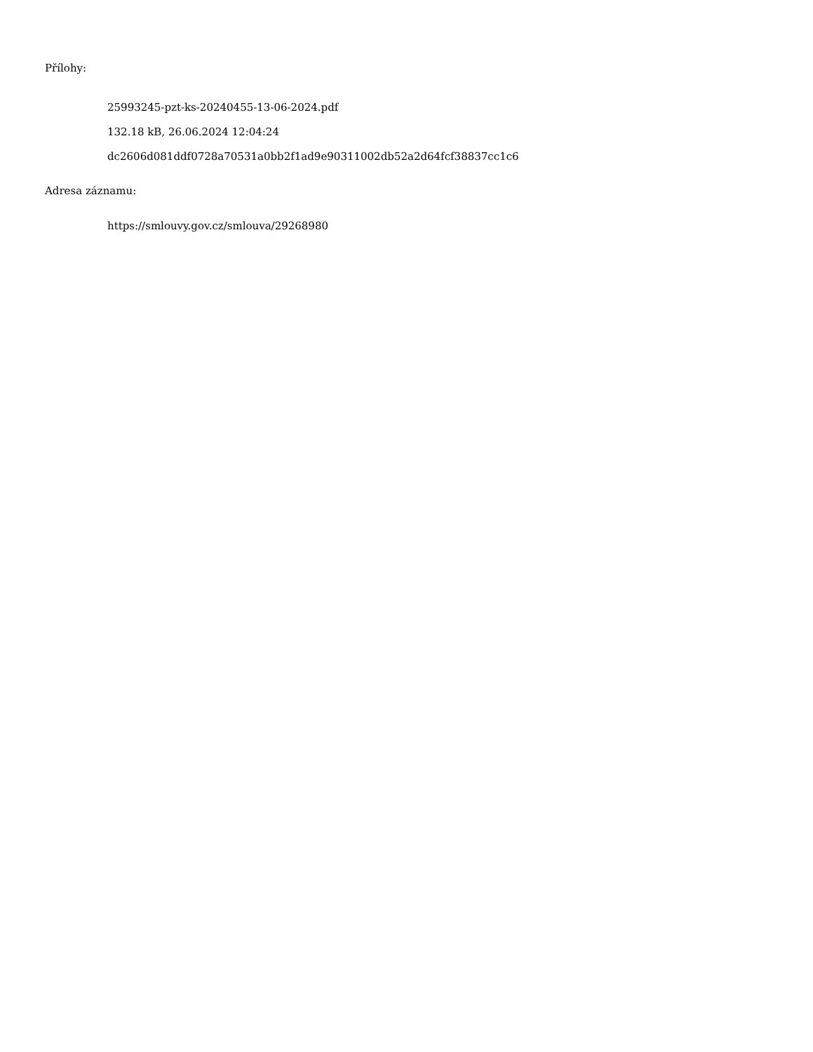Přílohy:
25993245-pzt-ks-20240455-13-06-2024.pdf
132.18 kB, 26.06.2024 12:04:24
dc2606d081ddf0728a70531a0bb2f1ad9e90311002db52a2d64fcf38837cc1c6
Adresa záznamu:
https://smlouvy.gov.cz/smlouva/29268980